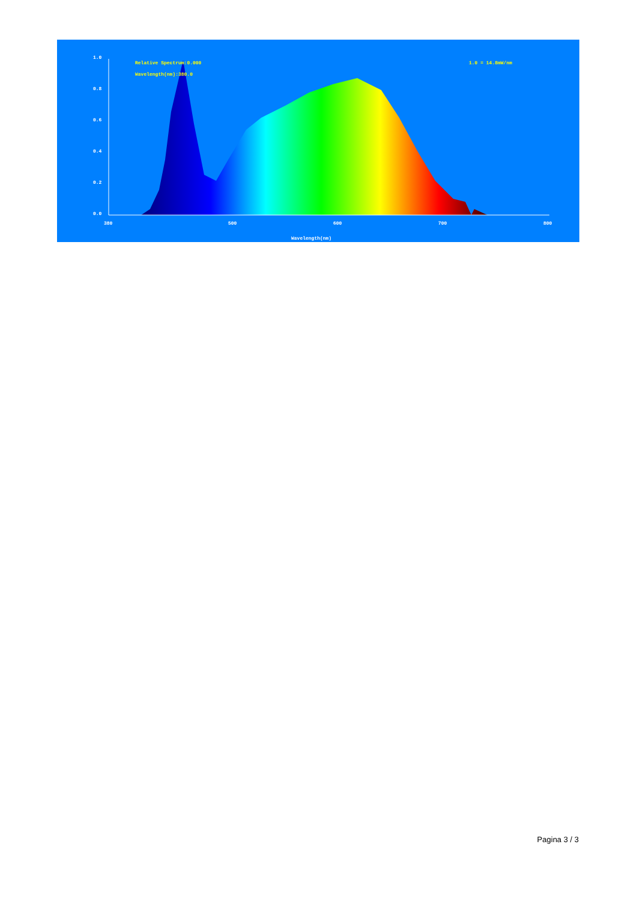1.0
0.8
0.6
0.4
0.2
0.0
380
500
600
700
800
Wavelength(nm)
Relative Spectrum:0.000
Wavelength(nm):380.0
1.0 = 14.8mW/nm
Pagina 3 / 3